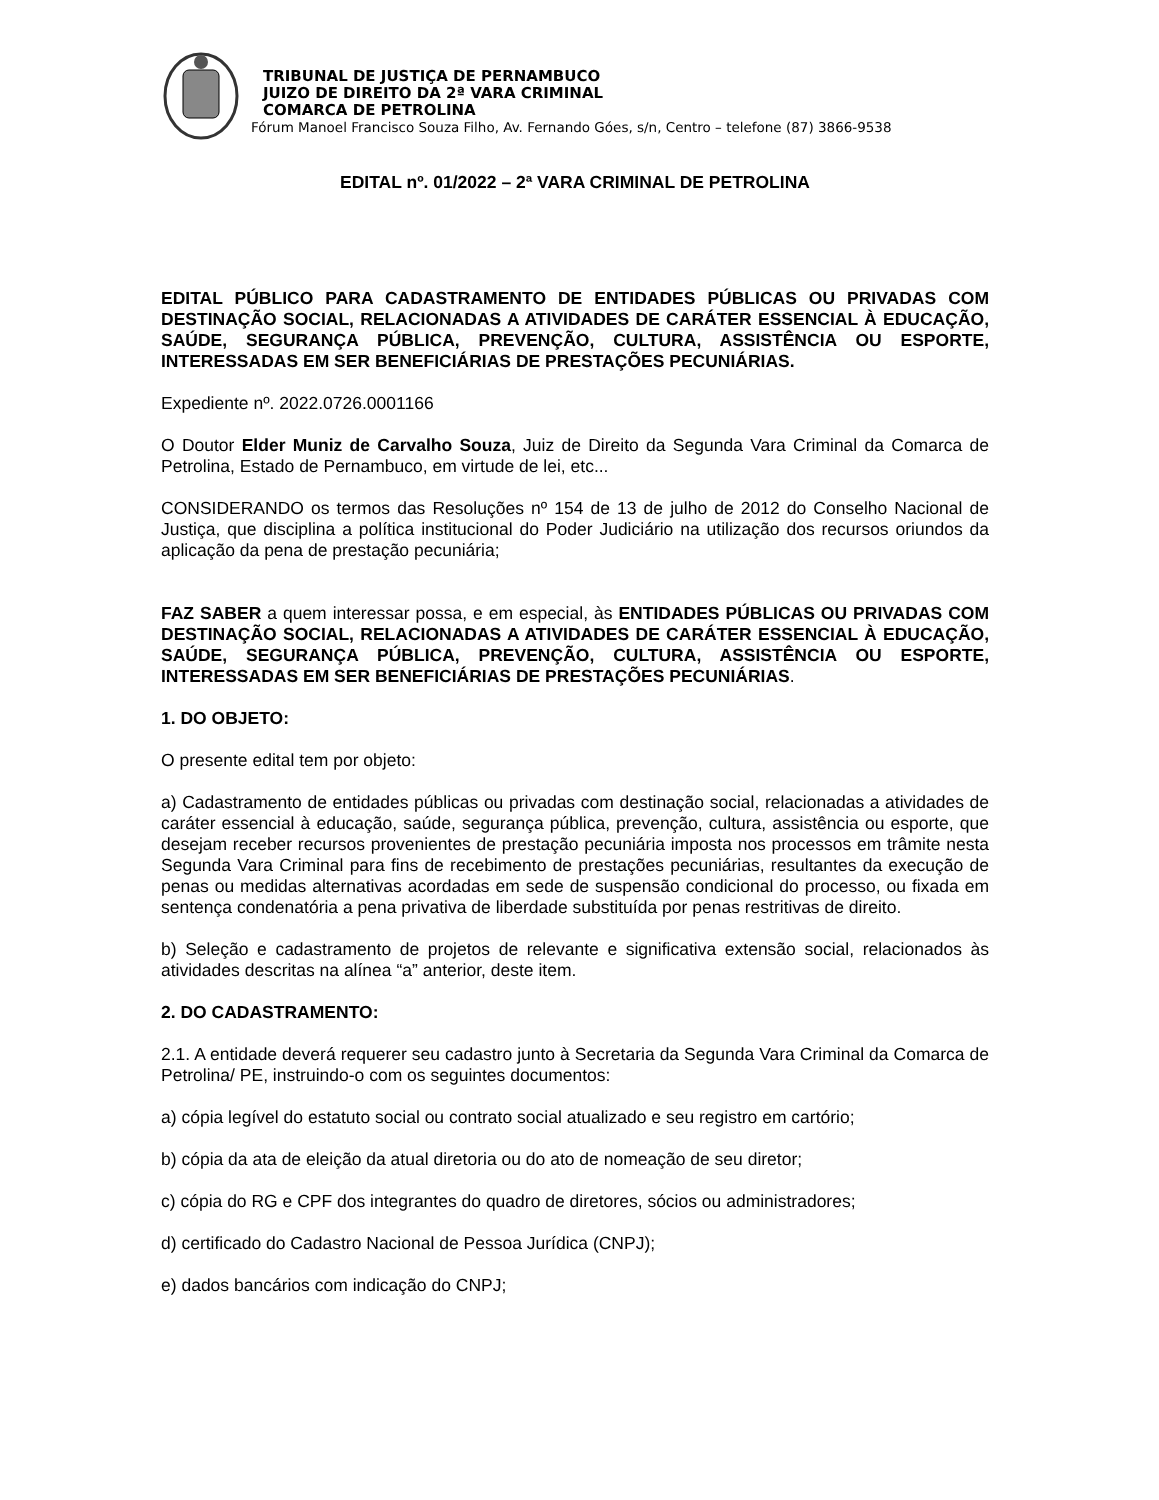TRIBUNAL DE JUSTIÇA DE PERNAMBUCO
JUIZO DE DIREITO DA 2ª VARA CRIMINAL
COMARCA DE PETROLINA
Fórum Manoel Francisco Souza Filho, Av. Fernando Góes, s/n, Centro – telefone (87) 3866-9538
EDITAL nº. 01/2022 – 2ª VARA CRIMINAL DE PETROLINA
EDITAL PÚBLICO PARA CADASTRAMENTO DE ENTIDADES PÚBLICAS OU PRIVADAS COM DESTINAÇÃO SOCIAL, RELACIONADAS A ATIVIDADES DE CARÁTER ESSENCIAL À EDUCAÇÃO, SAÚDE, SEGURANÇA PÚBLICA, PREVENÇÃO, CULTURA, ASSISTÊNCIA OU ESPORTE, INTERESSADAS EM SER BENEFICIÁRIAS DE PRESTAÇÕES PECUNIÁRIAS.
Expediente nº. 2022.0726.0001166
O Doutor Elder Muniz de Carvalho Souza, Juiz de Direito da Segunda Vara Criminal da Comarca de Petrolina, Estado de Pernambuco, em virtude de lei, etc...
CONSIDERANDO os termos das Resoluções nº 154 de 13 de julho de 2012 do Conselho Nacional de Justiça, que disciplina a política institucional do Poder Judiciário na utilização dos recursos oriundos da aplicação da pena de prestação pecuniária;
FAZ SABER a quem interessar possa, e em especial, às ENTIDADES PÚBLICAS OU PRIVADAS COM DESTINAÇÃO SOCIAL, RELACIONADAS A ATIVIDADES DE CARÁTER ESSENCIAL À EDUCAÇÃO, SAÚDE, SEGURANÇA PÚBLICA, PREVENÇÃO, CULTURA, ASSISTÊNCIA OU ESPORTE, INTERESSADAS EM SER BENEFICIÁRIAS DE PRESTAÇÕES PECUNIÁRIAS.
1. DO OBJETO:
O presente edital tem por objeto:
a) Cadastramento de entidades públicas ou privadas com destinação social, relacionadas a atividades de caráter essencial à educação, saúde, segurança pública, prevenção, cultura, assistência ou esporte, que desejam receber recursos provenientes de prestação pecuniária imposta nos processos em trâmite nesta Segunda Vara Criminal para fins de recebimento de prestações pecuniárias, resultantes da execução de penas ou medidas alternativas acordadas em sede de suspensão condicional do processo, ou fixada em sentença condenatória a pena privativa de liberdade substituída por penas restritivas de direito.
b) Seleção e cadastramento de projetos de relevante e significativa extensão social, relacionados às atividades descritas na alínea “a” anterior, deste item.
2. DO CADASTRAMENTO:
2.1. A entidade deverá requerer seu cadastro junto à Secretaria da Segunda Vara Criminal da Comarca de Petrolina/ PE, instruindo-o com os seguintes documentos:
a) cópia legível do estatuto social ou contrato social atualizado e seu registro em cartório;
b) cópia da ata de eleição da atual diretoria ou do ato de nomeação de seu diretor;
c) cópia do RG e CPF dos integrantes do quadro de diretores, sócios ou administradores;
d) certificado do Cadastro Nacional de Pessoa Jurídica (CNPJ);
e) dados bancários com indicação do CNPJ;